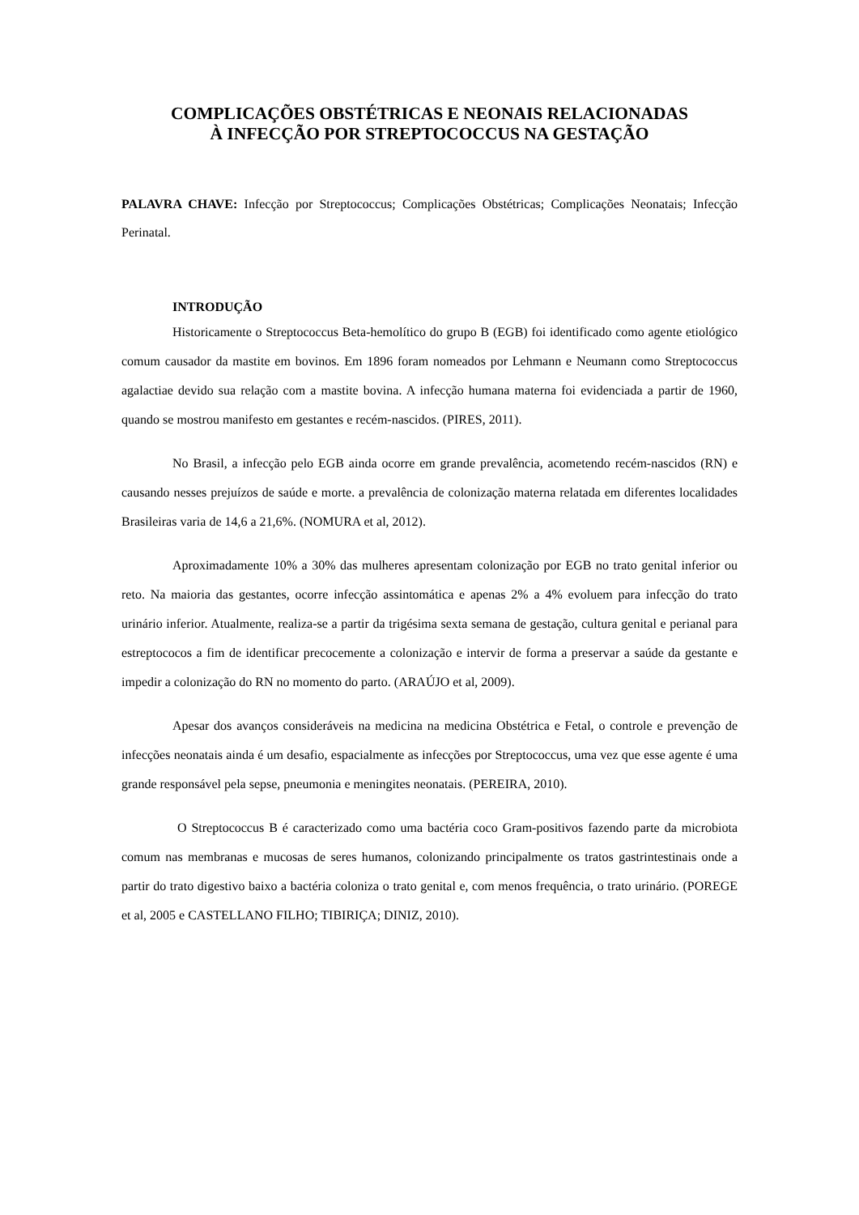COMPLICAÇÕES OBSTÉTRICAS E NEONAIS RELACIONADAS
À INFECÇÃO POR STREPTOCOCCUS NA GESTAÇÃO
PALAVRA CHAVE: Infecção por Streptococcus; Complicações Obstétricas; Complicações Neonatais; Infecção Perinatal.
INTRODUÇÃO
Historicamente o Streptococcus Beta-hemolítico do grupo B (EGB) foi identificado como agente etiológico comum causador da mastite em bovinos. Em 1896 foram nomeados por Lehmann e Neumann como Streptococcus agalactiae devido sua relação com a mastite bovina. A infecção humana materna foi evidenciada a partir de 1960, quando se mostrou manifesto em gestantes e recém-nascidos. (PIRES, 2011).
No Brasil, a infecção pelo EGB ainda ocorre em grande prevalência, acometendo recém-nascidos (RN) e causando nesses prejuízos de saúde e morte. a prevalência de colonização materna relatada em diferentes localidades Brasileiras varia de 14,6 a 21,6%. (NOMURA et al, 2012).
Aproximadamente 10% a 30% das mulheres apresentam colonização por EGB no trato genital inferior ou reto. Na maioria das gestantes, ocorre infecção assintomática e apenas 2% a 4% evoluem para infecção do trato urinário inferior. Atualmente, realiza-se a partir da trigésima sexta semana de gestação, cultura genital e perianal para estreptococos a fim de identificar precocemente a colonização e intervir de forma a preservar a saúde da gestante e impedir a colonização do RN no momento do parto. (ARAÚJO et al, 2009).
Apesar dos avanços consideráveis na medicina na medicina Obstétrica e Fetal, o controle e prevenção de infecções neonatais ainda é um desafio, espacialmente as infecções por Streptococcus, uma vez que esse agente é uma grande responsável pela sepse, pneumonia e meningites neonatais. (PEREIRA, 2010).
O Streptococcus B é caracterizado como uma bactéria coco Gram-positivos fazendo parte da microbiota comum nas membranas e mucosas de seres humanos, colonizando principalmente os tratos gastrintestinais onde a partir do trato digestivo baixo a bactéria coloniza o trato genital e, com menos frequência, o trato urinário. (POREGE et al, 2005 e CASTELLANO FILHO; TIBIRIÇA; DINIZ, 2010).